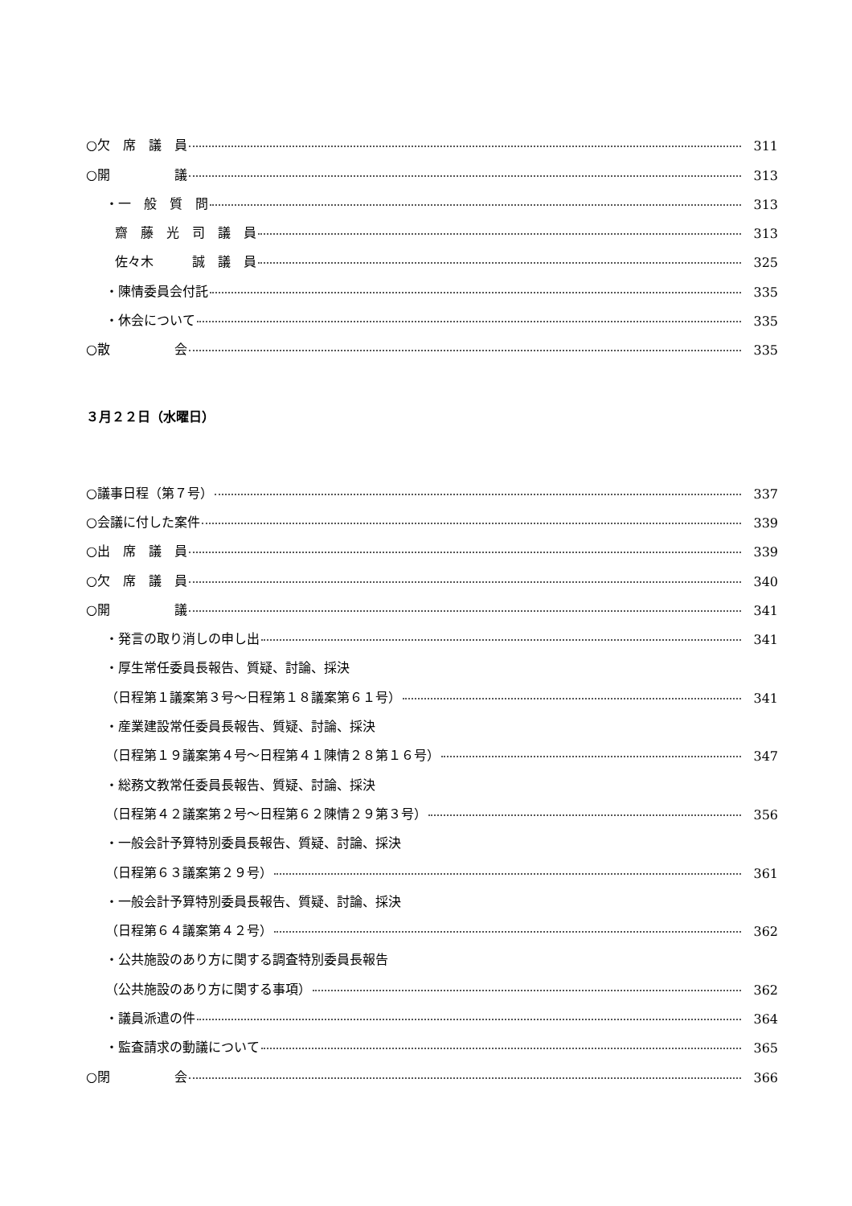○欠　席　議　員 311
○開　　　　　議 313
・一　般　質　問 313
齋　藤　光　司　議　員 313
佐々木　　　誠　議　員 325
・陳情委員会付託 335
・休会について 335
○散　　　　　会 335
３月２２日（水曜日）
○議事日程（第７号） 337
○会議に付した案件 339
○出　席　議　員 339
○欠　席　議　員 340
○開　　　　　議 341
・発言の取り消しの申し出 341
・厚生常任委員長報告、質疑、討論、採決
（日程第１議案第３号～日程第１８議案第６１号） 341
・産業建設常任委員長報告、質疑、討論、採決
（日程第１９議案第４号～日程第４１陳情２８第１６号） 347
・総務文教常任委員長報告、質疑、討論、採決
（日程第４２議案第２号～日程第６２陳情２９第３号） 356
・一般会計予算特別委員長報告、質疑、討論、採決
（日程第６３議案第２９号） 361
・一般会計予算特別委員長報告、質疑、討論、採決
（日程第６４議案第４２号） 362
・公共施設のあり方に関する調査特別委員長報告
（公共施設のあり方に関する事項） 362
・議員派遣の件 364
・監査請求の動議について 365
○閉　　　　　会 366